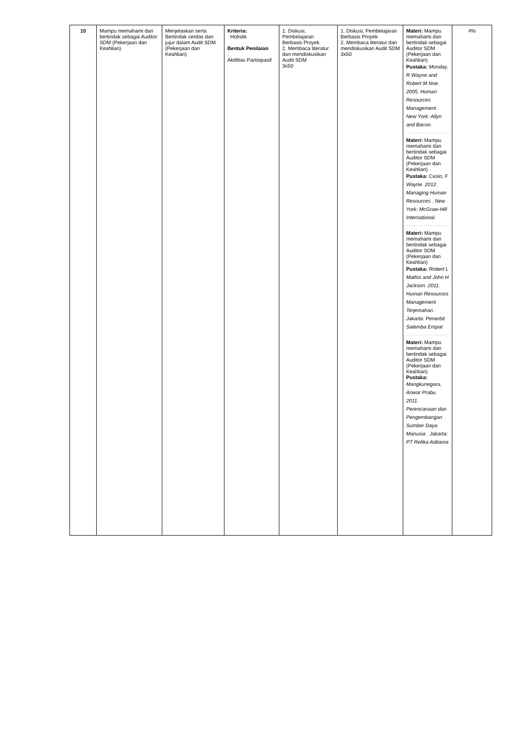| 10 | Mampu memahami dan bertindak sebagai Auditor SDM (Pekerjaan dan Keahlian) | Menjelaskan serta Bertindak cerdas dan jujur dalam Audit SDM (Pekerjaan dan Keahlian) | Kriteria: Holistik Bentuk Penilaian : Aktifitas Partisipasif | 1. Diskusi, Pembelajaran Berbasis Proyek 2. Membaca literatur dan mendiskusikan Audit SDM 3x50 | 1. Diskusi, Pembelajaran Berbasis Proyek 2. Membaca literatur dan mendiskusikan Audit SDM 3x50 | Materi: Mampu memahami dan bertindak sebagai Auditor SDM (Pekerjaan dan Keahlian) Pustaka: Monday, R Wayne and Robert M Noe. 2005. Human Resources Management . New York: Allyn and Bacon. Materi: Mampu memahami dan bertindak sebagai Auditor SDM (Pekerjaan dan Keahlian) Pustaka: Casio, F Wayne. 2012. Managing Human Resources . New York: McGraw-Hill International. Materi: Mampu memahami dan bertindak sebagai Auditor SDM (Pekerjaan dan Keahlian) Pustaka: Robert L Mathis and John H Jackson. 2011. Human Resources Management Terjemahan . Jakarta: Penerbit Salemba Empat Materi: Mampu memahami dan bertindak sebagai Auditor SDM (Pekerjaan dan Keahlian) Pustaka: Mangkunegara, Anwar Prabu. 2011. Perencanaan dan Pengembangan Sumber Daya Manusia . Jakarta: PT Refika Aditama | 4% |